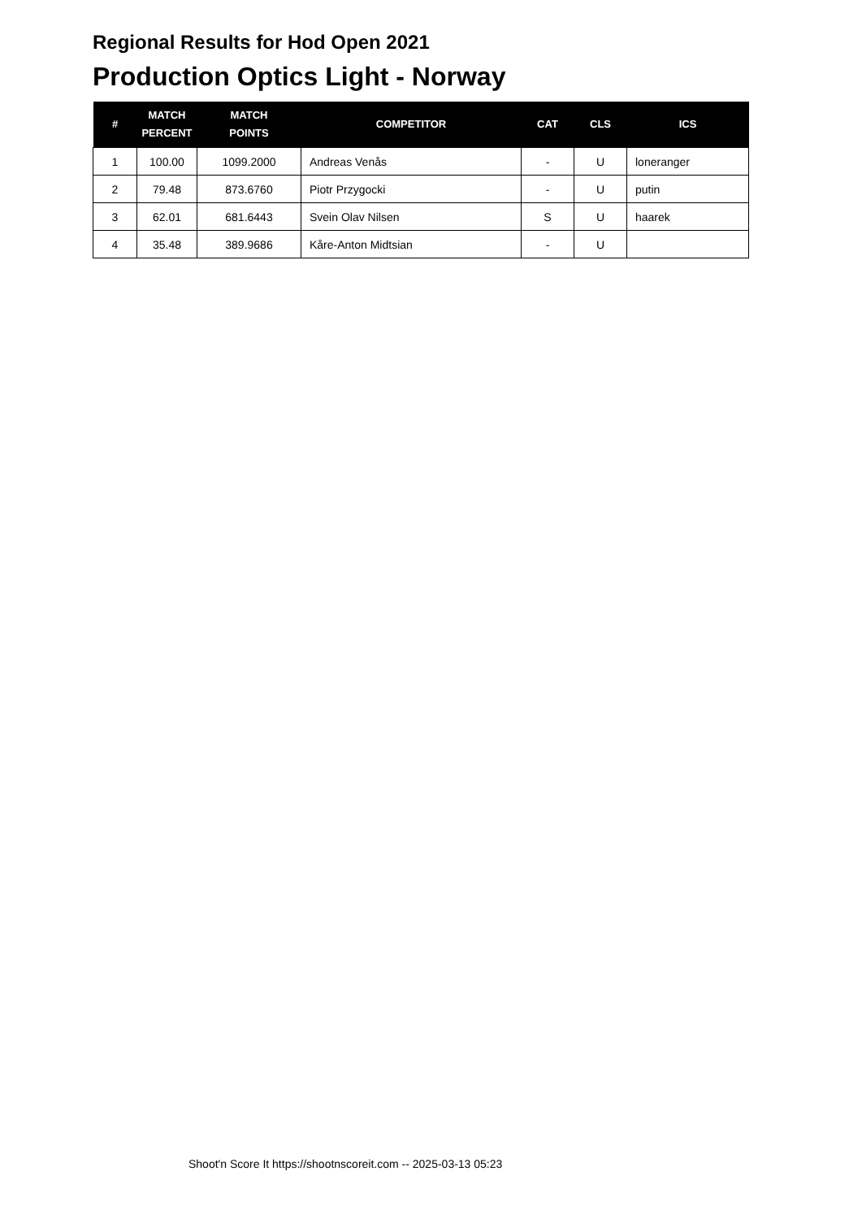Regional Results for Hod Open 2021
Production Optics Light - Norway
| # | MATCH PERCENT | MATCH POINTS | COMPETITOR | CAT | CLS | ICS |
| --- | --- | --- | --- | --- | --- | --- |
| 1 | 100.00 | 1099.2000 | Andreas Venås | - | U | loneranger |
| 2 | 79.48 | 873.6760 | Piotr Przygocki | - | U | putin |
| 3 | 62.01 | 681.6443 | Svein Olav Nilsen | S | U | haarek |
| 4 | 35.48 | 389.9686 | Kåre-Anton Midtsian | - | U | |
Shoot'n Score It https://shootnscoreit.com -- 2025-03-13 05:23